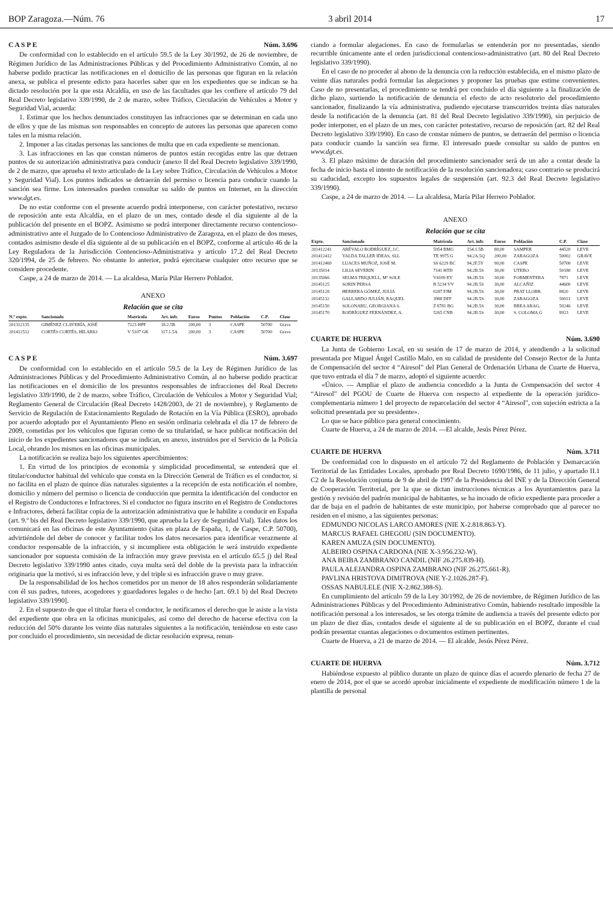BOP Zaragoza.—Núm. 76 3 abril 2014 17
C A S P E Núm. 3.696
De conformidad con lo establecido en el artículo 59.5 de la Ley 30/1992, de 26 de noviembre, de Régimen Jurídico de las Administraciones Públicas y del Procedimiento Administrativo Común, al no haberse podido practicar las notificaciones en el domicilio de las personas que figuran en la relación anexa, se publica el presente edicto para hacerles saber que en los expedientes que se indican se ha dictado resolución por la que esta Alcaldía, en uso de las facultades que les confiere el artículo 79 del Real Decreto legislativo 339/1990, de 2 de marzo, sobre Tráfico, Circulación de Vehículos a Motor y Seguridad Vial, acuerda:
1. Estimar que los hechos denunciados constituyen las infracciones que se determinan en cada uno de ellos y que de las mismas son responsables en concepto de autores las personas que aparecen como tales en la misma relación.
2. Imponer a las citadas personas las sanciones de multa que en cada expediente se mencionan.
3. Las infracciones en las que constan números de puntos están recogidas entre las que detraen puntos de su autorización administrativa para conducir (anexo II del Real Decreto legislativo 339/1990, de 2 de marzo, que aprueba el texto articulado de la Ley sobre Tráfico, Circulación de Vehículos a Motor y Seguridad Vial). Los puntos indicados se detraerán del permiso o licencia para conducir cuando la sanción sea firme. Los interesados pueden consultar su saldo de puntos en Internet, en la dirección www.dgt.es.
De no estar conforme con el presente acuerdo podrá interponerse, con carácter potestativo, recurso de reposición ante esta Alcaldía, en el plazo de un mes, contado desde el día siguiente al de la publicación del presente en el BOPZ. Asimismo se podrá interponer directamente recurso contencioso-administrativo ante el Juzgado de lo Contencioso Administrativo de Zaragoza, en el plazo de dos meses, contados asimismo desde el día siguiente al de su publicación en el BOPZ, conforme al artículo 46 de la Ley Reguladora de la Jurisdicción Contencioso-Administrativa y artículo 17.2 del Real Decreto 320/1994, de 25 de febrero. No obstante lo anterior, podrá ejercitarse cualquier otro recurso que se considere procedente.
Caspe, a 24 de marzo de 2014. — La alcaldesa, María Pilar Herrero Poblador.
ANEXO
Relación que se cita
| N.º expte. | Sancionado | Matrícula | Art. infr. | Euros | Puntos | Población | C.P. | Clase |
| --- | --- | --- | --- | --- | --- | --- | --- | --- |
| 201312135 | GIMÉNEZ CLAVERÍA, JOSÉ | 7123 HPF | 18.2.5B | 200,00 | 3 | CASPE | 50700 | Grave |
| 201412512 | CORTÉS CORTÉS, HILARIO | V 5107 GK | 117.1.5A | 200,00 | 3 | CASPE | 50700 | Grave |
C A S P E Núm. 3.697
De conformidad con lo establecido en el artículo 59.5 de la Ley de Régimen Jurídico de las Administraciones Públicas y del Procedimiento Administrativo Común, al no haberse podido practicar las notificaciones en el domicilio de los presuntos responsables de infracciones del Real Decreto legislativo 339/1990, de 2 de marzo, sobre Tráfico, Circulación de Vehículos a Motor y Seguridad Vial; Reglamento General de Circulación (Real Decreto 1428/2003, de 21 de noviembre), y Reglamento de Servicio de Regulación de Estacionamiento Regulado de Rotación en la Vía Pública (ESRO), aprobado por acuerdo adoptado por el Ayuntamiento Pleno en sesión ordinaria celebrada el día 17 de febrero de 2009, cometidas por los vehículos que figuran como de su titularidad, se hace publicar notificación del inicio de los expedientes sancionadores que se indican, en anexo, instruidos por el Servicio de la Policía Local, obrando los mismos en las oficinas municipales.
La notificación se realiza bajo los siguientes apercibimientos:
1. En virtud de los principios de economía y simplicidad procedimental, se entenderá que el titular/conductor habitual del vehículo que consta en la Dirección General de Tráfico es el conductor, si no facilita en el plazo de quince días naturales siguientes a la recepción de esta notificación el nombre, domicilio y número del permiso o licencia de conducción que permita la identificación del conductor en el Registro de Conductores e Infractores. Si el conductor no figura inscrito en el Registro de Conductores e Infractores, deberá facilitar copia de la autorización administrativa que le habilite a conducir en España (art. 9.º bis del Real Decreto legislativo 339/1990, que aprueba la Ley de Seguridad Vial). Tales datos los comunicará en las oficinas de este Ayuntamiento (sitas en plaza de España, 1, de Caspe, C.P. 50700), advirtiéndole del deber de conocer y facilitar todos los datos necesarios para identificar verazmente al conductor responsable de la infracción, y si incumpliere esta obligación le será instruido expediente sancionador por supuesta comisión de la infracción muy grave prevista en el artículo 65.5 j) del Real Decreto legislativo 339/1990 antes citado, cuya multa será del doble de la prevista para la infracción originaria que la motivó, si es infracción leve, y del triple si es infracción grave o muy grave.
De la responsabilidad de los hechos cometidos por un menor de 18 años responderán solidariamente con él sus padres, tutores, acogedores y guardadores legales o de hecho [art. 69.1 b) del Real Decreto legislativo 339/1990].
2. En el supuesto de que el titular fuera el conductor, le notificamos el derecho que le asiste a la vista del expediente que obra en la oficinas municipales, así como del derecho de hacerse efectiva con la reducción del 50% durante los veinte días naturales siguientes a la notificación, teniéndose en este caso por concluido el procedimiento, sin necesidad de dictar resolución expresa, renun-
ciando a formular alegaciones. En caso de formularlas se entenderán por no presentadas, siendo recurrible únicamente ante el orden jurisdiccional contencioso-administrativo (art. 80 del Real Decreto legislativo 339/1990).
En el caso de no proceder al abono de la denuncia con la reducción establecida, en el mismo plazo de veinte días naturales podrá formular las alegaciones y proponer las pruebas que estime convenientes. Caso de no presentarlas, el procedimiento se tendrá por concluido el día siguiente a la finalización de dicho plazo, surtiendo la notificación de denuncia el efecto de acto resolutorio del procedimiento sancionador, finalizando la vía administrativa, pudiendo ejecutarse transcurridos treinta días naturales desde la notificación de la denuncia (art. 81 del Real Decreto legislativo 339/1990), sin perjuicio de poder interponer, en el plazo de un mes, con carácter potestativo, recurso de reposición (art. 82 del Real Decreto legislativo 339/1990). En caso de constar número de puntos, se detraerán del permiso o licencia para conducir cuando la sanción sea firme. El interesado puede consultar su saldo de puntos en www.dgt.es.
3. El plazo máximo de duración del procedimiento sancionador será de un año a contar desde la fecha de inicio hasta el intento de notificación de la resolución sancionadora; caso contrario se producirá su caducidad, excepto los supuestos legales de suspensión (art. 92.3 del Real Decreto legislativo 339/1990).
Caspe, a 24 de marzo de 2014. — La alcaldesa, María Pilar Herrero Poblador.
ANEXO
Relación que se cita
| Expte. | Sancionado | Matrícula | Art. infr. | Euros | Población | C.P. | Clase |
| --- | --- | --- | --- | --- | --- | --- | --- |
| 201412241 | ARÉVALO RODRÍGUEZ, J.C. | 5954 BMG | 154.1.5B | 80,00 | SAMPER | 44520 | LEVE |
| 201412412 | YALDA TALLER IDEAS, SLL | TE 9975 G | 94.2A.5Q | 200,00 | ZARAGOZA | 50002 | GRAVE |
| 201412469 | LUACES MUÑOZ, JOSÉ M. | SS 6229 BC | 94.2F.5Y | 90,00 | CASPE | 50700 | LEVE |
| 20135014 | LILIA SEVERIN | 7141 HTD | 94.2B.5S | 30,00 | UTEBO | 50180 | LEVE |
| 20135066 | SELMA TRIQUELL, Mª SOLE | V4109 EY | 94.2B.5S | 30,00 | FORMENTERA | 7871 | LEVE |
| 20145125 | SORIN PERSA | B 5234 VV | 94.2B.5S | 30,00 | ALCAÑIZ | 44600 | LEVE |
| 20145128 | HERRERA GÓMEZ, JULIA | 0287 FJM | 94.2B.5S | 30,00 | PRAT LLOBR. | 8820 | LEVE |
| 20145132 | GALLARDO JULIÁN, RAQUEL | 3988 DFF | 94.2B.5S | 30,00 | ZARAGOZA | 50011 | LEVE |
| 20145150 | SOLONARU, GEORGIANA S. | Z 8781 BG | 94.2B.5S | 30,00 | BREA ARAG. | 50246 | LEVE |
| 20145170 | RODRÍGUEZ FERNÁNDEZ, A. | 5265 CNB | 94.2B.5S | 30,00 | S. COLOMA G | 8923 | LEVE |
CUARTE DE HUERVA Núm. 3.690
La Junta de Gobierno Local, en su sesión de 17 de marzo de 2014, y atendiendo a la solicitud presentada por Miguel Ángel Castillo Malo, en su calidad de presidente del Consejo Rector de la Junta de Compensación del sector 4 “Airesol” del Plan General de Ordenación Urbana de Cuarte de Huerva, que tuvo entrada el día 7 de marzo, adoptó el siguiente acuerdo:
«Único. — Ampliar el plazo de audiencia concedido a la Junta de Compensación del sector 4 “Airesol” del PGOU de Cuarte de Huerva con respecto al expediente de la operación jurídico-complementaria número 1 del proyecto de reparcelación del sector 4 “Airesol”, con sujeción estricta a la solicitud presentada por su presidente».
Lo que se hace público para general conocimiento.
Cuarte de Huerva, a 24 de marzo de 2014. —El alcalde, Jesús Pérez Pérez.
CUARTE DE HUERVA Núm. 3.711
De conformidad con lo dispuesto en el artículo 72 del Reglamento de Población y Demarcación Territorial de las Entidades Locales, aprobado por Real Decreto 1690/1986, de 11 julio, y apartado II.1 C2 de la Resolución conjunta de 9 de abril de 1997 de la Presidencia del INE y de la Dirección General de Cooperación Territorial, por la que se dictan instrucciones técnicas a los Ayuntamientos para la gestión y revisión del padrón municipal de habitantes, se ha incoado de oficio expediente para proceder a dar de baja en el padrón de habitantes de este municipio, por haberse comprobado que al parecer no residen en el mismo, a las siguientes personas:
EDMUNDO NICOLAS LARCO AMORES (NIE X-2.818.863-Y).
MARCUS RAFAEL GHEGOIU (SIN DOCUMENTO).
KAREN AMUZA (SIN DOCUMENTO).
ALBEIRO OSPINA CARDONA (NIE X-3.956.232-W).
ANA BEIBA ZAMBRANO CANDIL (NIF 26.275.839-H).
PAULA ALEJANDRA OSPINA ZAMBRANO (NIF 26.275.661-R).
PAVLINA HRISTOVA DIMITROVA (NIE Y-2.1026.287-F).
OSSAS NABULELE (NIE X-2.862.388-S).
En cumplimiento del artículo 59 de la Ley 30/1992, de 26 de noviembre, de Régimen Jurídico de las Administraciones Públicas y del Procedimiento Administrativo Común, habiendo resultado imposible la notificación personal a los interesados, se les otorga trámite de audiencia a través del presente edicto por un plazo de diez días, contados desde el siguiente al de su publicación en el BOPZ, durante el cual podrán presentar cuantas alegaciones o documentos estimen pertinentes.
Cuarte de Huerva, a 21 de marzo de 2014. — El alcalde, Jesús Pérez Pérez.
CUARTE DE HUERVA Núm. 3.712
Habiéndose expuesto al público durante un plazo de quince días el acuerdo plenario de fecha 27 de enero de 2014, por el que se acordó aprobar inicialmente el expediente de modificación número 1 de la plantilla de personal